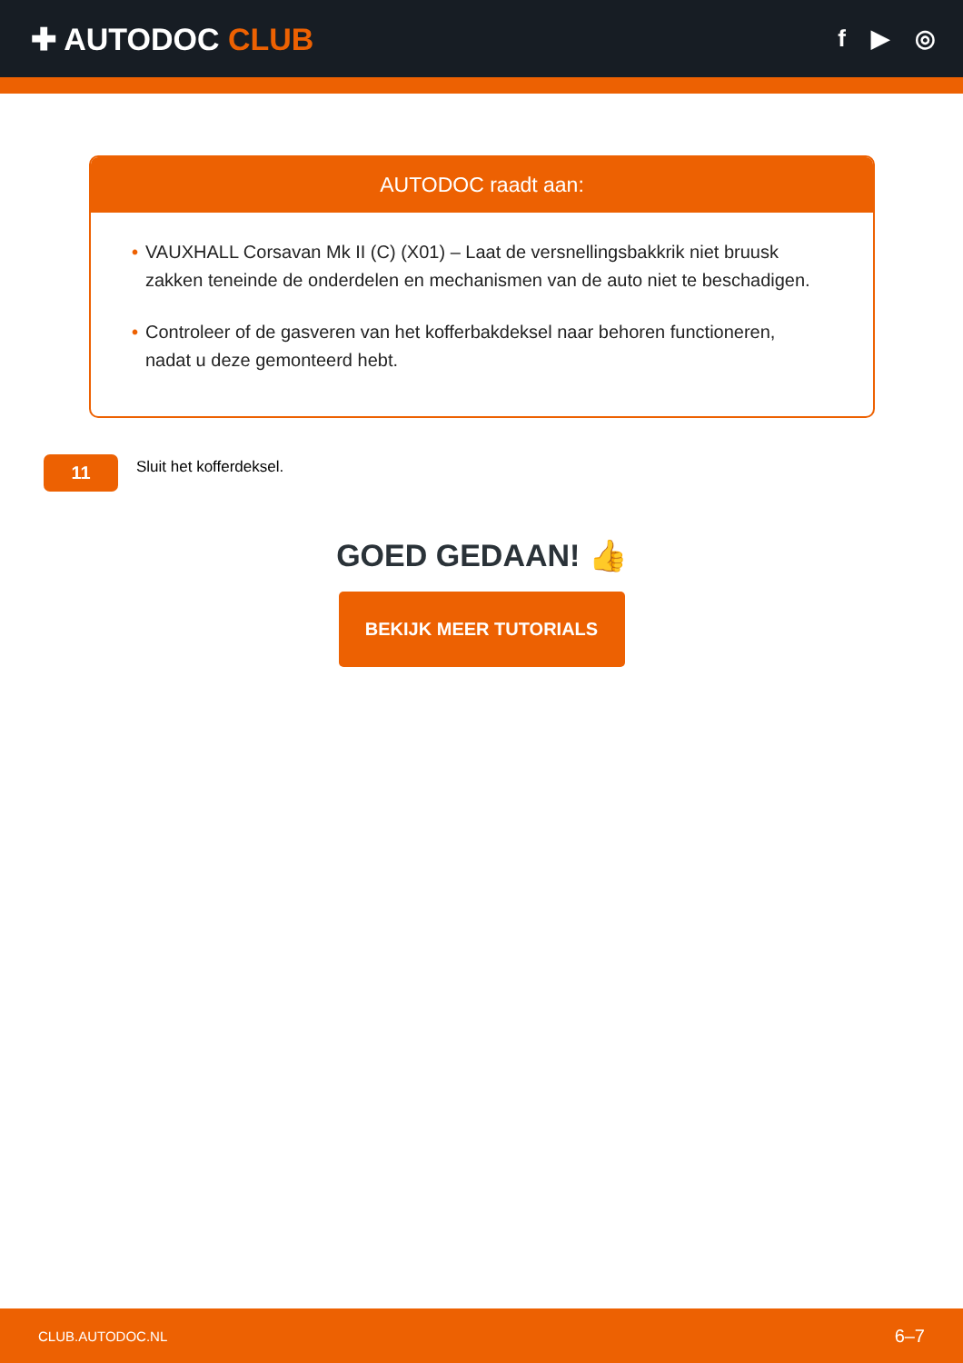✚ AUTODOC CLUB
f ▶ ◎
AUTODOC raadt aan:
• VAUXHALL Corsavan Mk II (C) (X01) – Laat de versnellingsbakkrik niet bruusk zakken teneinde de onderdelen en mechanismen van de auto niet te beschadigen.
• Controleer of de gasveren van het kofferbakdeksel naar behoren functioneren, nadat u deze gemonteerd hebt.
11
Sluit het kofferdeksel.
GOED GEDAAN! 👍
BEKIJK MEER TUTORIALS
CLUB.AUTODOC.NL 6–7